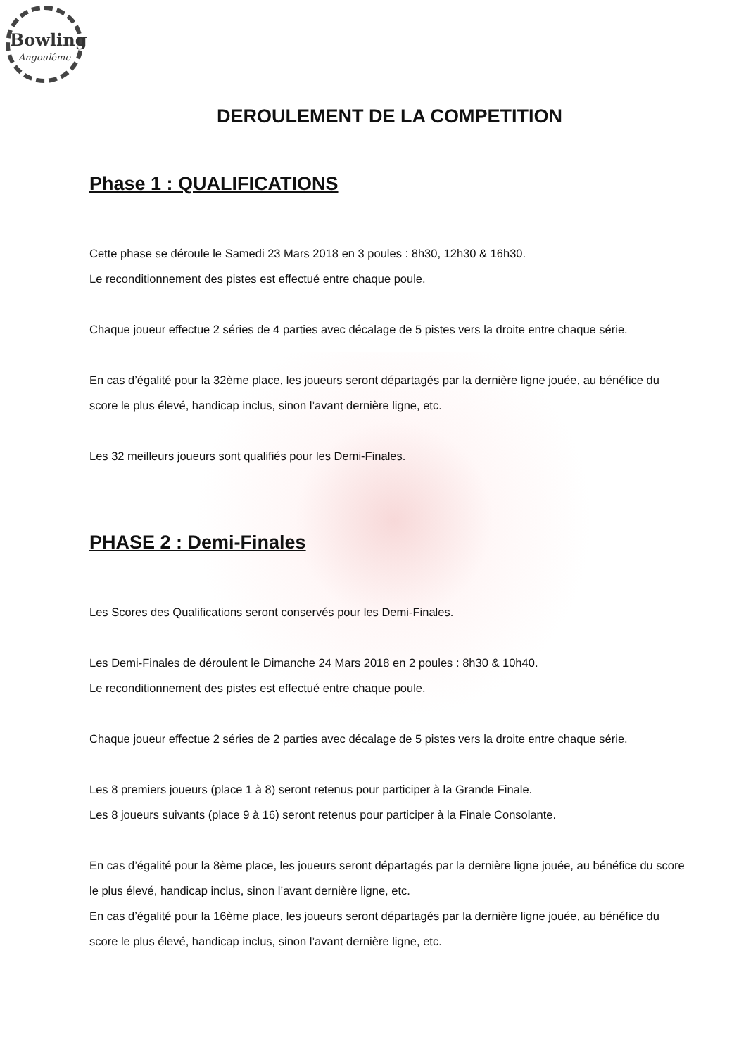Bowling
Angoulême
DEROULEMENT DE LA COMPETITION
Phase 1 : QUALIFICATIONS
Cette phase se déroule le Samedi 23 Mars 2018 en 3 poules : 8h30, 12h30 & 16h30.
Le reconditionnement des pistes est effectué entre chaque poule.
Chaque joueur effectue 2 séries de 4 parties avec décalage de 5 pistes vers la droite entre chaque série.
En cas d’égalité pour la 32ème place, les joueurs seront départagés par la dernière ligne jouée, au bénéfice du score le plus élevé, handicap inclus, sinon l’avant dernière ligne, etc.
Les 32 meilleurs joueurs sont qualifiés pour les Demi-Finales.
PHASE 2 : Demi-Finales
Les Scores des Qualifications seront conservés pour les Demi-Finales.
Les Demi-Finales de déroulent le Dimanche 24 Mars 2018 en 2 poules : 8h30 & 10h40.
Le reconditionnement des pistes est effectué entre chaque poule.
Chaque joueur effectue 2 séries de 2 parties avec décalage de 5 pistes vers la droite entre chaque série.
Les 8 premiers joueurs (place 1 à 8) seront retenus pour participer à la Grande Finale.
Les 8 joueurs suivants (place 9 à 16) seront retenus pour participer à la Finale Consolante.
En cas d’égalité pour la 8ème place, les joueurs seront départagés par la dernière ligne jouée, au bénéfice du score le plus élevé, handicap inclus, sinon l’avant dernière ligne, etc.
En cas d’égalité pour la 16ème place, les joueurs seront départagés par la dernière ligne jouée, au bénéfice du score le plus élevé, handicap inclus, sinon l’avant dernière ligne, etc.